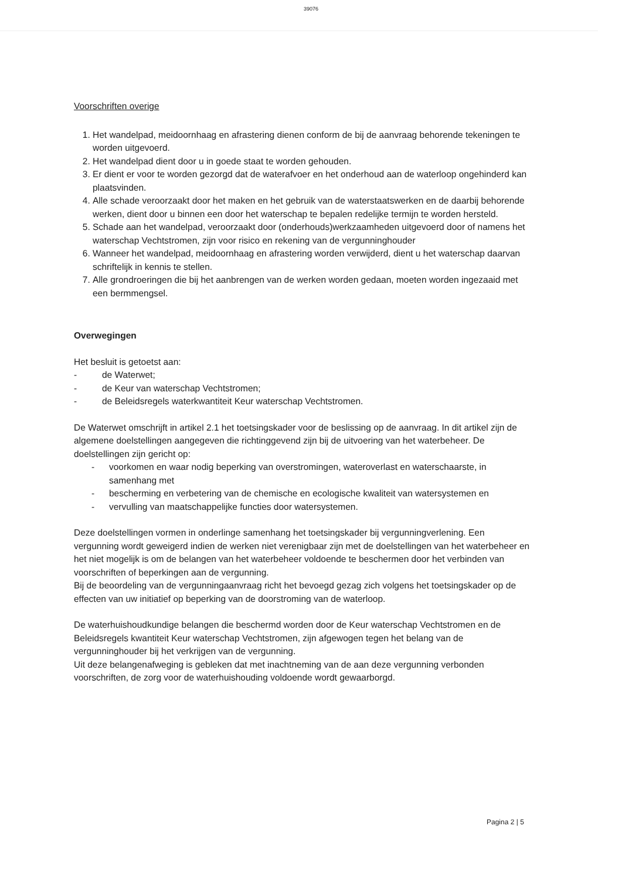39076
Voorschriften overige
1. Het wandelpad, meidoornhaag en afrastering dienen conform de bij de aanvraag behorende tekeningen te worden uitgevoerd.
2. Het wandelpad dient door u in goede staat te worden gehouden.
3. Er dient er voor te worden gezorgd dat de waterafvoer en het onderhoud aan de waterloop ongehinderd kan plaatsvinden.
4. Alle schade veroorzaakt door het maken en het gebruik van de waterstaatswerken en de daarbij behorende werken, dient door u binnen een door het waterschap te bepalen redelijke termijn te worden hersteld.
5. Schade aan het wandelpad, veroorzaakt door (onderhouds)werkzaamheden uitgevoerd door of namens het waterschap Vechtstromen, zijn voor risico en rekening van de vergunninghouder
6. Wanneer het wandelpad, meidoornhaag en afrastering worden verwijderd, dient u het waterschap daarvan schriftelijk in kennis te stellen.
7. Alle grondroeringen die bij het aanbrengen van de werken worden gedaan, moeten worden ingezaaid met een bermmengsel.
Overwegingen
Het besluit is getoetst aan:
- de Waterwet;
- de Keur van waterschap Vechtstromen;
- de Beleidsregels waterkwantiteit Keur waterschap Vechtstromen.
De Waterwet omschrijft in artikel 2.1 het toetsingskader voor de beslissing op de aanvraag. In dit artikel zijn de algemene doelstellingen aangegeven die richtinggevend zijn bij de uitvoering van het waterbeheer. De doelstellingen zijn gericht op:
- voorkomen en waar nodig beperking van overstromingen, wateroverlast en waterschaarste, in samenhang met
- bescherming en verbetering van de chemische en ecologische kwaliteit van watersystemen en
- vervulling van maatschappelijke functies door watersystemen.
Deze doelstellingen vormen in onderlinge samenhang het toetsingskader bij vergunningverlening. Een vergunning wordt geweigerd indien de werken niet verenigbaar zijn met de doelstellingen van het waterbeheer en het niet mogelijk is om de belangen van het waterbeheer voldoende te beschermen door het verbinden van voorschriften of beperkingen aan de vergunning.
Bij de beoordeling van de vergunningaanvraag richt het bevoegd gezag zich volgens het toetsingskader op de effecten van uw initiatief op beperking van de doorstroming van de waterloop.
De waterhuishoudkundige belangen die beschermd worden door de Keur waterschap Vechtstromen en de Beleidsregels kwantiteit Keur waterschap Vechtstromen, zijn afgewogen tegen het belang van de vergunninghouder bij het verkrijgen van de vergunning.
Uit deze belangenafweging is gebleken dat met inachtneming van de aan deze vergunning verbonden voorschriften, de zorg voor de waterhuishouding voldoende wordt gewaarborgd.
Pagina 2 | 5